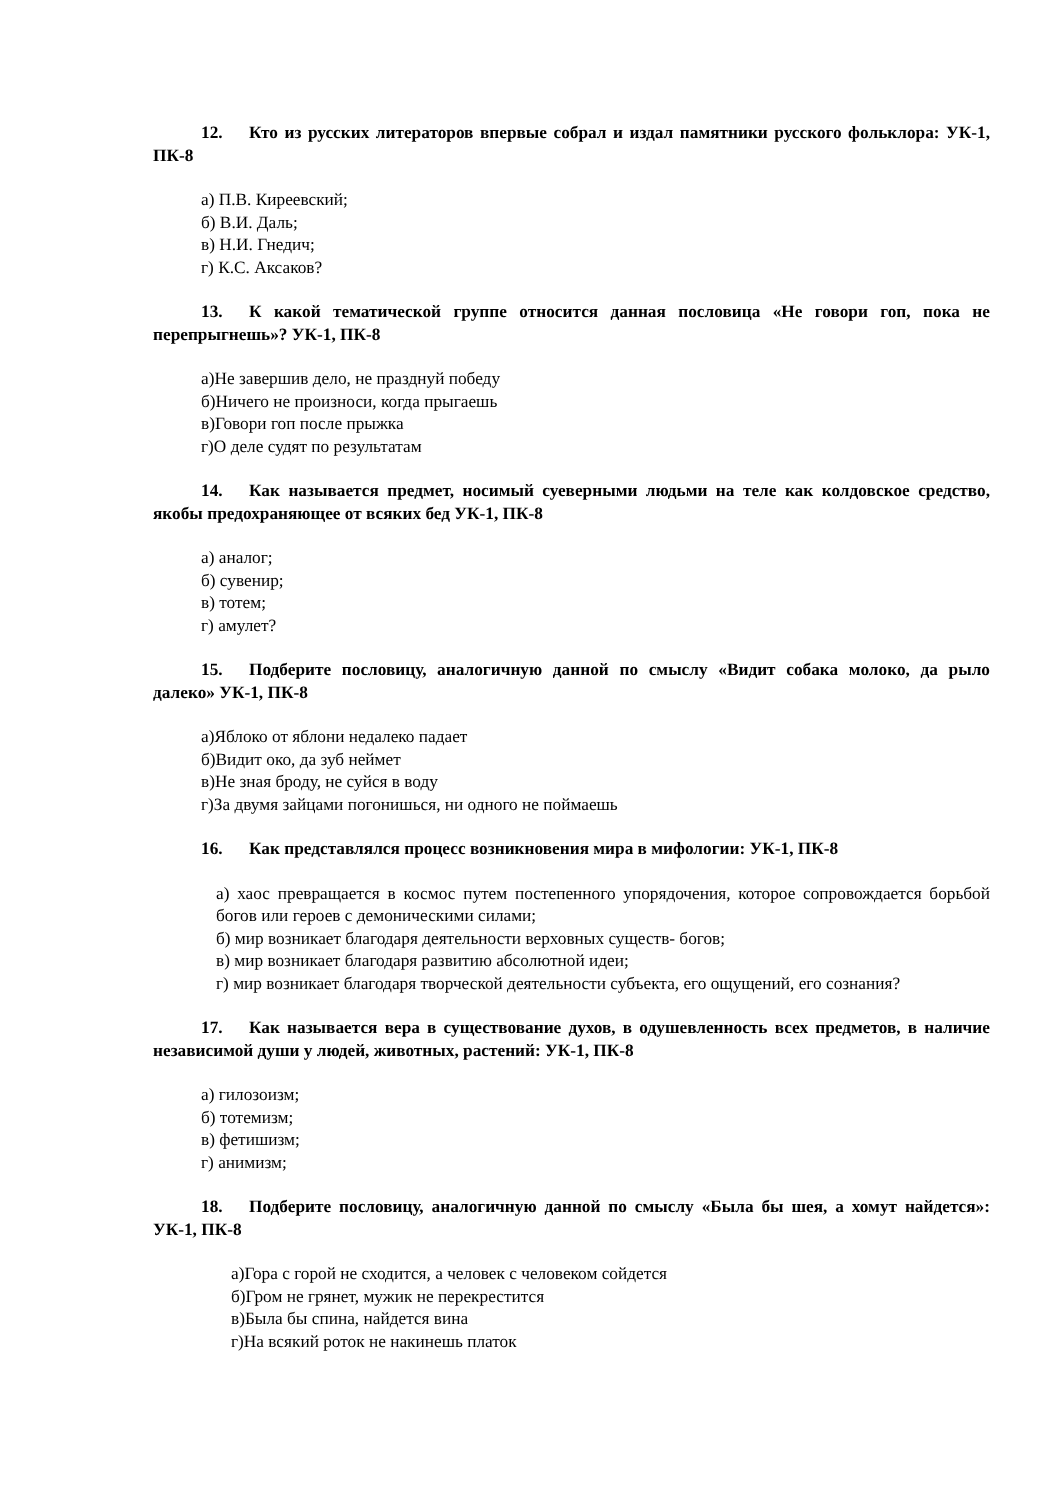12. Кто из русских литераторов впервые собрал и издал памятники русского фольклора: УК-1, ПК-8
а) П.В. Киреевский;
б) В.И. Даль;
в) Н.И. Гнедич;
г) К.С. Аксаков?
13. К какой тематической группе относится данная пословица «Не говори гоп, пока не перепрыгнешь»? УК-1, ПК-8
а)Не завершив дело, не празднуй победу
б)Ничего не произноси, когда прыгаешь
в)Говори гоп после прыжка
г)О деле судят по результатам
14. Как называется предмет, носимый суеверными людьми на теле как колдовское средство, якобы предохраняющее от всяких бед УК-1, ПК-8
а) аналог;
б) сувенир;
в) тотем;
г) амулет?
15. Подберите пословицу, аналогичную данной по смыслу «Видит собака молоко, да рыло далеко» УК-1, ПК-8
а)Яблоко от яблони недалеко падает
б)Видит око, да зуб неймет
в)Не зная броду, не суйся в воду
г)За двумя зайцами погонишься, ни одного не поймаешь
16. Как представлялся процесс возникновения мира в мифологии: УК-1, ПК-8
а) хаос превращается в космос путем постепенного упорядочения, которое сопровождается борьбой богов или героев с демоническими силами;
б) мир возникает благодаря деятельности верховных существ- богов;
в) мир возникает благодаря развитию абсолютной идеи;
г) мир возникает благодаря творческой деятельности субъекта, его ощущений, его сознания?
17. Как называется вера в существование духов, в одушевленность всех предметов, в наличие независимой души у людей, животных, растений: УК-1, ПК-8
а) гилозоизм;
б) тотемизм;
в) фетишизм;
г) анимизм;
18. Подберите пословицу, аналогичную данной по смыслу «Была бы шея, а хомут найдется»: УК-1, ПК-8
а)Гора с горой не сходится, а человек с человеком сойдется
б)Гром не грянет, мужик не перекрестится
в)Была бы спина, найдется вина
г)На всякий роток не накинешь платок